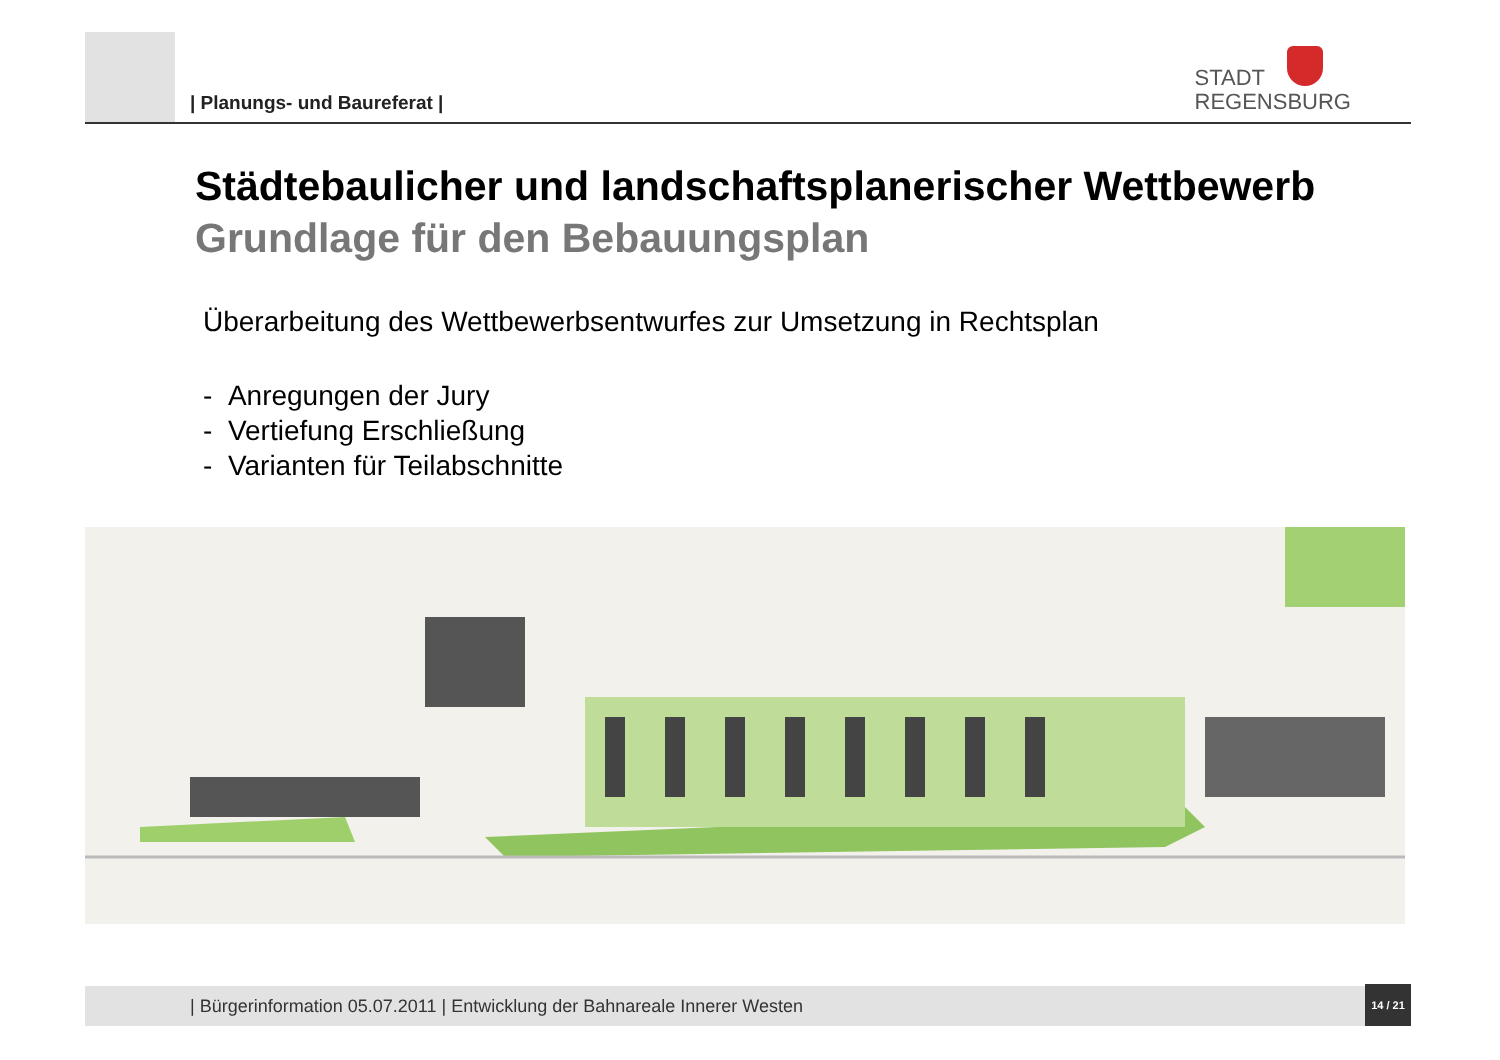| Planungs- und Baureferat |
STADT
REGENSBURG
Städtebaulicher und landschaftsplanerischer Wettbewerb
Grundlage für den Bebauungsplan
Überarbeitung des Wettbewerbsentwurfes zur Umsetzung in Rechtsplan
- Anregungen der Jury
- Vertiefung Erschließung
- Varianten für Teilabschnitte
| Bürgerinformation 05.07.2011 | Entwicklung der Bahnareale Innerer Westen
14 / 21